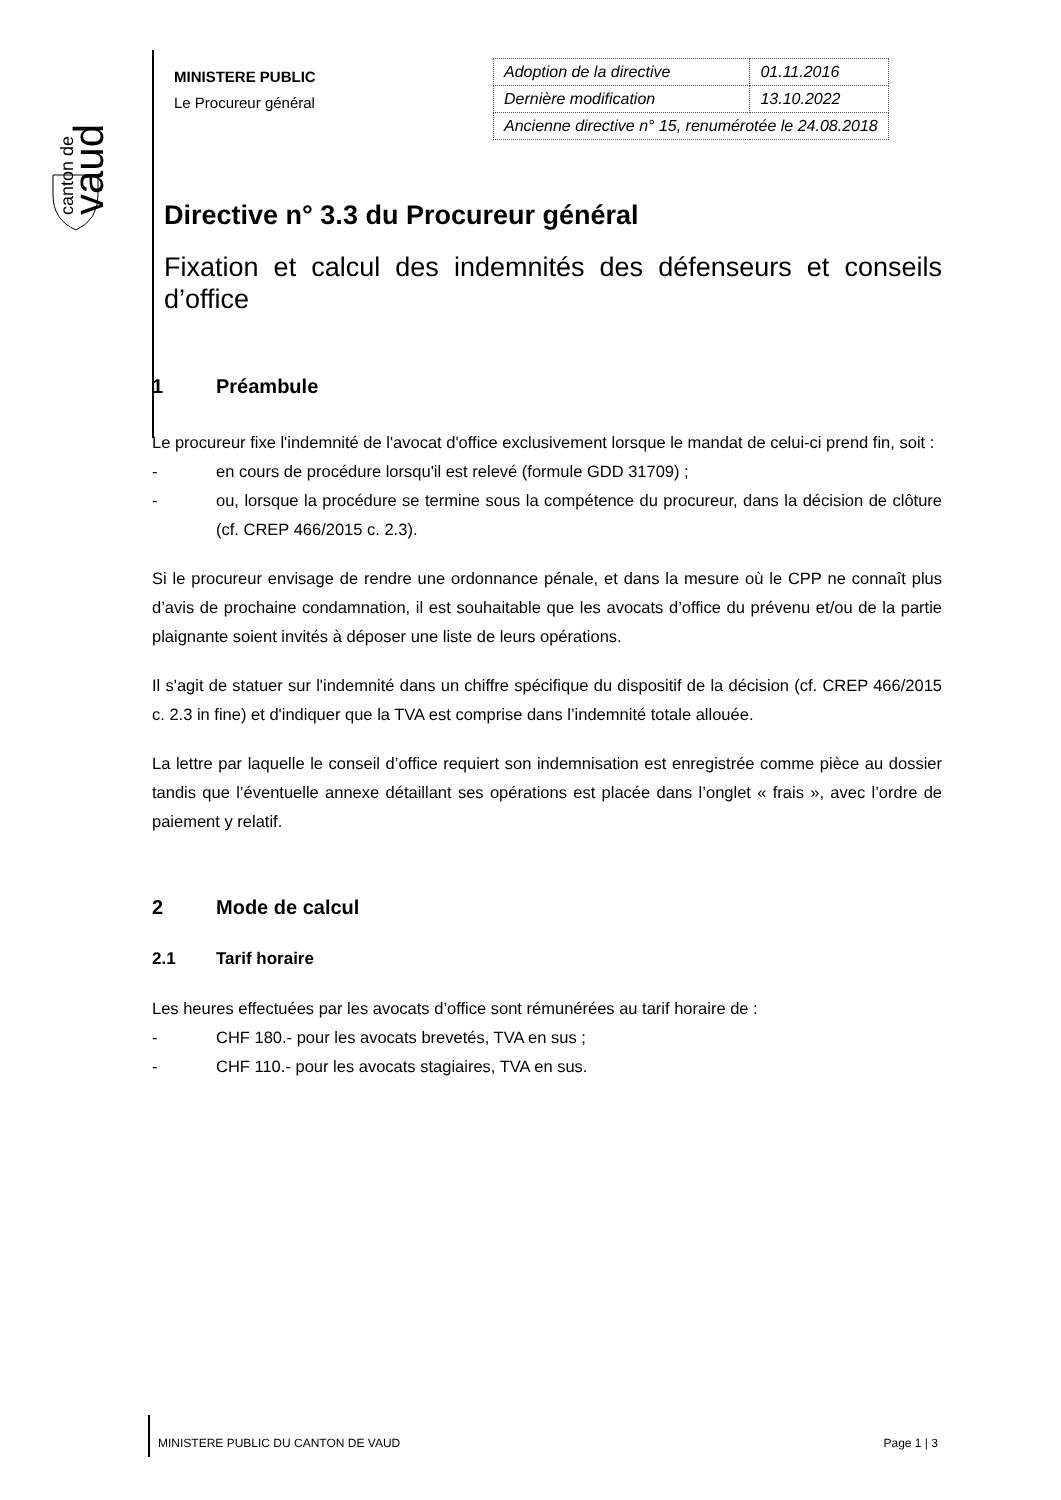canton de
vaud
MINISTERE PUBLIC
Le Procureur général
| Adoption de la directive | 01.11.2016 |
| Dernière modification | 13.10.2022 |
| Ancienne directive n° 15, renumérotée le 24.08.2018 | |
Directive n° 3.3 du Procureur général
Fixation et calcul des indemnités des défenseurs et conseils d’office
1 Préambule
Le procureur fixe l'indemnité de l'avocat d'office exclusivement lorsque le mandat de celui-ci prend fin, soit :
- en cours de procédure lorsqu'il est relevé (formule GDD 31709) ;
- ou, lorsque la procédure se termine sous la compétence du procureur, dans la décision de clôture (cf. CREP 466/2015 c. 2.3).
Si le procureur envisage de rendre une ordonnance pénale, et dans la mesure où le CPP ne connaît plus d’avis de prochaine condamnation, il est souhaitable que les avocats d’office du prévenu et/ou de la partie plaignante soient invités à déposer une liste de leurs opérations.
Il s'agit de statuer sur l'indemnité dans un chiffre spécifique du dispositif de la décision (cf. CREP 466/2015 c. 2.3 in fine) et d'indiquer que la TVA est comprise dans l’indemnité totale allouée.
La lettre par laquelle le conseil d’office requiert son indemnisation est enregistrée comme pièce au dossier tandis que l’éventuelle annexe détaillant ses opérations est placée dans l’onglet « frais », avec l’ordre de paiement y relatif.
2 Mode de calcul
2.1 Tarif horaire
Les heures effectuées par les avocats d’office sont rémunérées au tarif horaire de :
- CHF 180.- pour les avocats brevetés, TVA en sus ;
- CHF 110.- pour les avocats stagiaires, TVA en sus.
MINISTERE PUBLIC DU CANTON DE VAUD Page 1 | 3